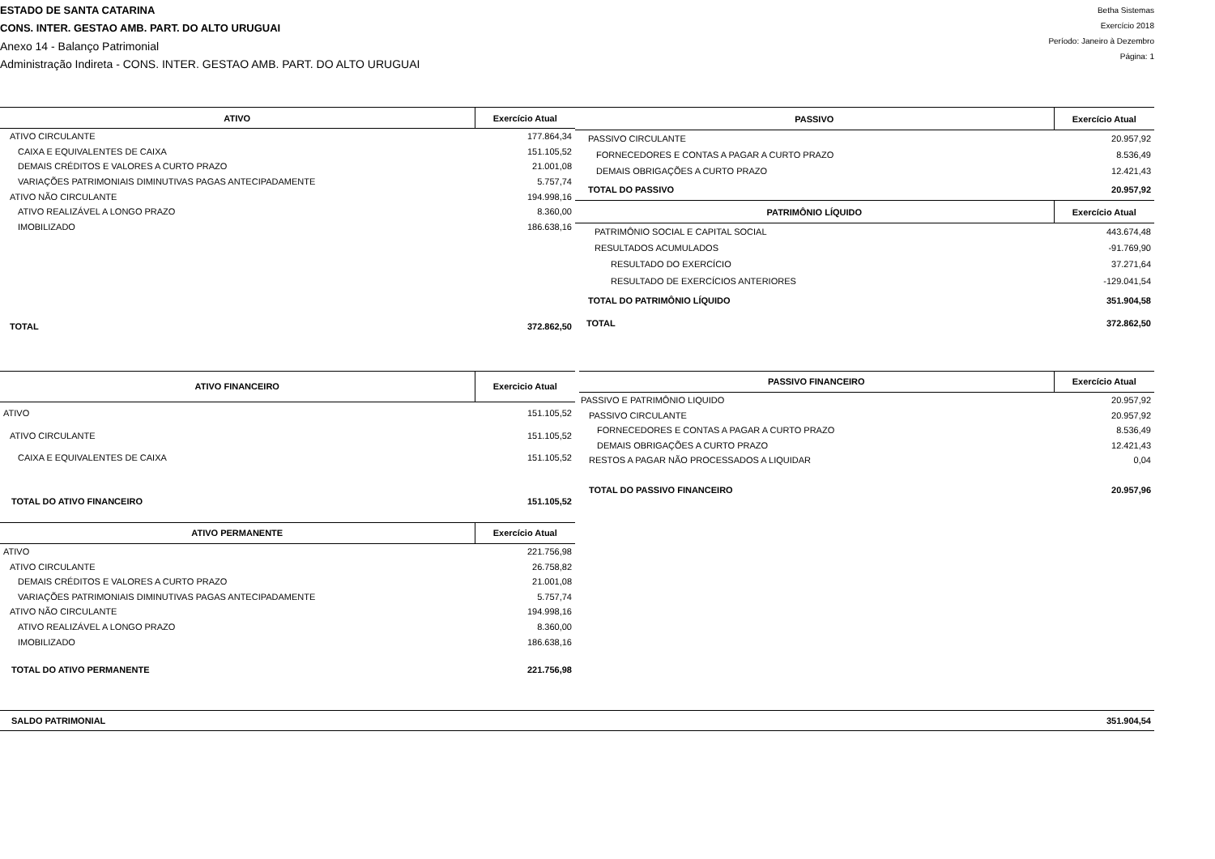ESTADO DE SANTA CATARINA
CONS. INTER. GESTAO AMB. PART. DO ALTO URUGUAI
Anexo 14 - Balanço Patrimonial
Administração Indireta - CONS. INTER. GESTAO AMB. PART. DO ALTO URUGUAI
Betha Sistemas
Exercício 2018
Período: Janeiro à Dezembro
Página: 1
| ATIVO | Exercício Atual |
| --- | --- |
| ATIVO CIRCULANTE | 177.864,34 |
| CAIXA E EQUIVALENTES DE CAIXA | 151.105,52 |
| DEMAIS CRÉDITOS E VALORES A CURTO PRAZO | 21.001,08 |
| VARIAÇÕES PATRIMONIAIS DIMINUTIVAS PAGAS ANTECIPADAMENTE | 5.757,74 |
| ATIVO NÃO CIRCULANTE | 194.998,16 |
| ATIVO REALIZÁVEL A LONGO PRAZO | 8.360,00 |
| IMOBILIZADO | 186.638,16 |
| TOTAL | 372.862,50 |
| PASSIVO | Exercício Atual |
| --- | --- |
| PASSIVO CIRCULANTE | 20.957,92 |
| FORNECEDORES E CONTAS A PAGAR A CURTO PRAZO | 8.536,49 |
| DEMAIS OBRIGAÇÕES A CURTO PRAZO | 12.421,43 |
| TOTAL DO PASSIVO | 20.957,92 |
| PATRIMÔNIO LÍQUIDO | Exercício Atual |
| PATRIMÔNIO SOCIAL E CAPITAL SOCIAL | 443.674,48 |
| RESULTADOS ACUMULADOS | -91.769,90 |
| RESULTADO DO EXERCÍCIO | 37.271,64 |
| RESULTADO DE EXERCÍCIOS ANTERIORES | -129.041,54 |
| TOTAL DO PATRIMÔNIO LÍQUIDO | 351.904,58 |
| TOTAL | 372.862,50 |
| ATIVO FINANCEIRO | Exercicio Atual |
| --- | --- |
| ATIVO | 151.105,52 |
| ATIVO CIRCULANTE | 151.105,52 |
| CAIXA E EQUIVALENTES DE CAIXA | 151.105,52 |
| TOTAL DO ATIVO FINANCEIRO | 151.105,52 |
| PASSIVO FINANCEIRO | Exercício Atual |
| --- | --- |
| PASSIVO E PATRIMÔNIO LIQUIDO | 20.957,92 |
| PASSIVO CIRCULANTE | 20.957,92 |
| FORNECEDORES E CONTAS A PAGAR A CURTO PRAZO | 8.536,49 |
| DEMAIS OBRIGAÇÕES A CURTO PRAZO | 12.421,43 |
| RESTOS A PAGAR NÃO PROCESSADOS A LIQUIDAR | 0,04 |
| TOTAL DO PASSIVO FINANCEIRO | 20.957,96 |
| ATIVO PERMANENTE | Exercício Atual |
| --- | --- |
| ATIVO | 221.756,98 |
| ATIVO CIRCULANTE | 26.758,82 |
| DEMAIS CRÉDITOS E VALORES A CURTO PRAZO | 21.001,08 |
| VARIAÇÕES PATRIMONIAIS DIMINUTIVAS PAGAS ANTECIPADAMENTE | 5.757,74 |
| ATIVO NÃO CIRCULANTE | 194.998,16 |
| ATIVO REALIZÁVEL A LONGO PRAZO | 8.360,00 |
| IMOBILIZADO | 186.638,16 |
| TOTAL DO ATIVO PERMANENTE | 221.756,98 |
| SALDO PATRIMONIAL | 351.904,54 |